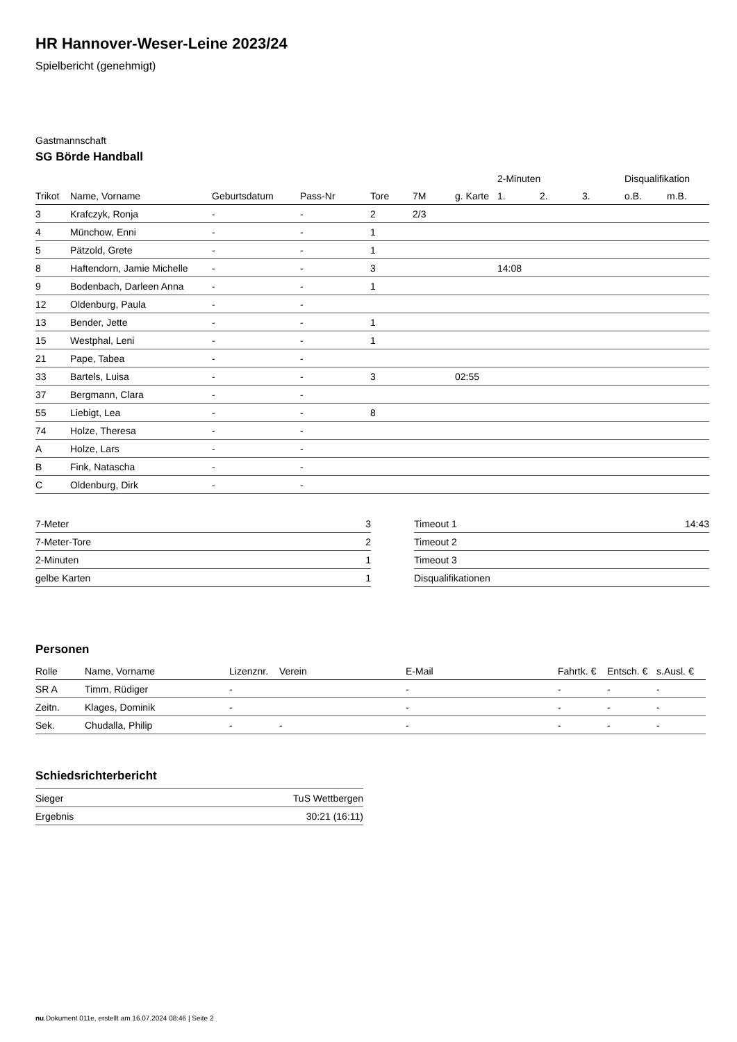HR Hannover-Weser-Leine 2023/24
Spielbericht (genehmigt)
Gastmannschaft
SG Börde Handball
| | | | | | | | 2-Minuten | | | Disqualifikation | |
| --- | --- | --- | --- | --- | --- | --- | --- | --- | --- | --- | --- |
| Trikot | Name, Vorname | Geburtsdatum | Pass-Nr | Tore | 7M | g. Karte | 1. | 2. | 3. | o.B. | m.B. |
| 3 | Krafczyk, Ronja | - | - | 2 | 2/3 | | | | | | |
| 4 | Münchow, Enni | - | - | 1 | | | | | | | |
| 5 | Pätzold, Grete | - | - | 1 | | | | | | | |
| 8 | Haftendorn, Jamie Michelle | - | - | 3 | | | 14:08 | | | | |
| 9 | Bodenbach, Darleen Anna | - | - | 1 | | | | | | | |
| 12 | Oldenburg, Paula | - | - | | | | | | | | |
| 13 | Bender, Jette | - | - | 1 | | | | | | | |
| 15 | Westphal, Leni | - | - | 1 | | | | | | | |
| 21 | Pape, Tabea | - | - | | | | | | | | |
| 33 | Bartels, Luisa | - | - | 3 | | 02:55 | | | | | |
| 37 | Bergmann, Clara | - | - | | | | | | | | |
| 55 | Liebigt, Lea | - | - | 8 | | | | | | | |
| 74 | Holze, Theresa | - | - | | | | | | | | |
| A | Holze, Lars | - | - | | | | | | | | |
| B | Fink, Natascha | - | - | | | | | | | | |
| C | Oldenburg, Dirk | - | - | | | | | | | | |
| 7-Meter | 3 |
| 7-Meter-Tore | 2 |
| 2-Minuten | 1 |
| gelbe Karten | 1 |
| Timeout 1 | 14:43 |
| Timeout 2 | |
| Timeout 3 | |
| Disqualifikationen | |
Personen
| Rolle | Name, Vorname | Lizenznr. | Verein | E-Mail | Fahrtk. € | Entsch. € | s.Ausl. € |
| --- | --- | --- | --- | --- | --- | --- | --- |
| SR A | Timm, Rüdiger | - | | - | - | - | - |
| Zeitn. | Klages, Dominik | - | | - | - | - | - |
| Sek. | Chudalla, Philip | - | - | - | - | - | - |
Schiedsrichterbericht
| Sieger | TuS Wettbergen |
| Ergebnis | 30:21 (16:11) |
nu.Dokument 011e, erstellt am 16.07.2024 08:46 | Seite 2